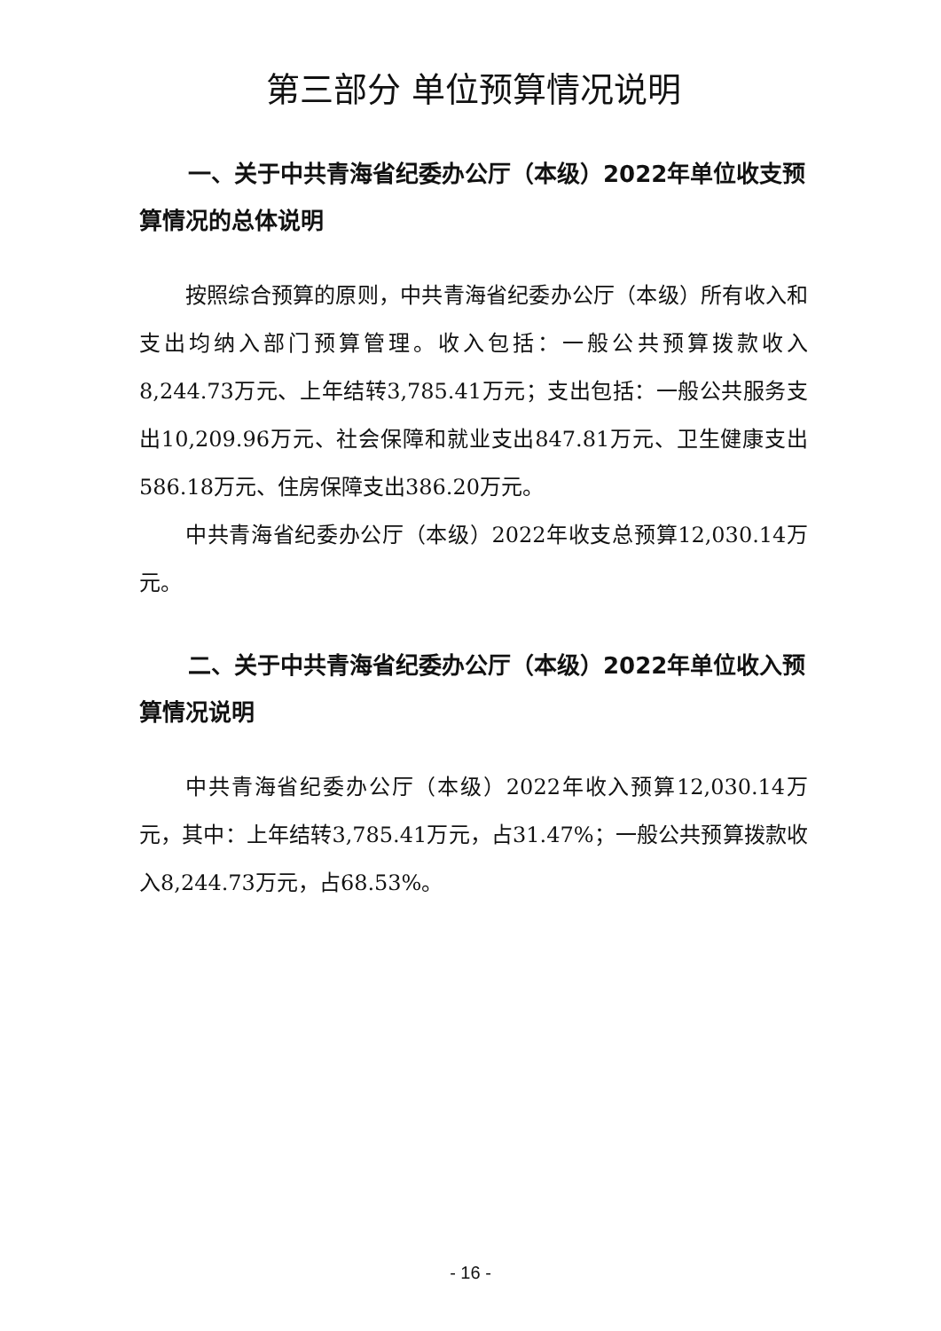第三部分 单位预算情况说明
一、关于中共青海省纪委办公厅（本级）2022年单位收支预算情况的总体说明
按照综合预算的原则，中共青海省纪委办公厅（本级）所有收入和支出均纳入部门预算管理。收入包括：一般公共预算拨款收入8,244.73万元、上年结转3,785.41万元；支出包括：一般公共服务支出10,209.96万元、社会保障和就业支出847.81万元、卫生健康支出586.18万元、住房保障支出386.20万元。
中共青海省纪委办公厅（本级）2022年收支总预算12,030.14万元。
二、关于中共青海省纪委办公厅（本级）2022年单位收入预算情况说明
中共青海省纪委办公厅（本级）2022年收入预算12,030.14万元，其中：上年结转3,785.41万元，占31.47%；一般公共预算拨款收入8,244.73万元，占68.53%。
- 16 -